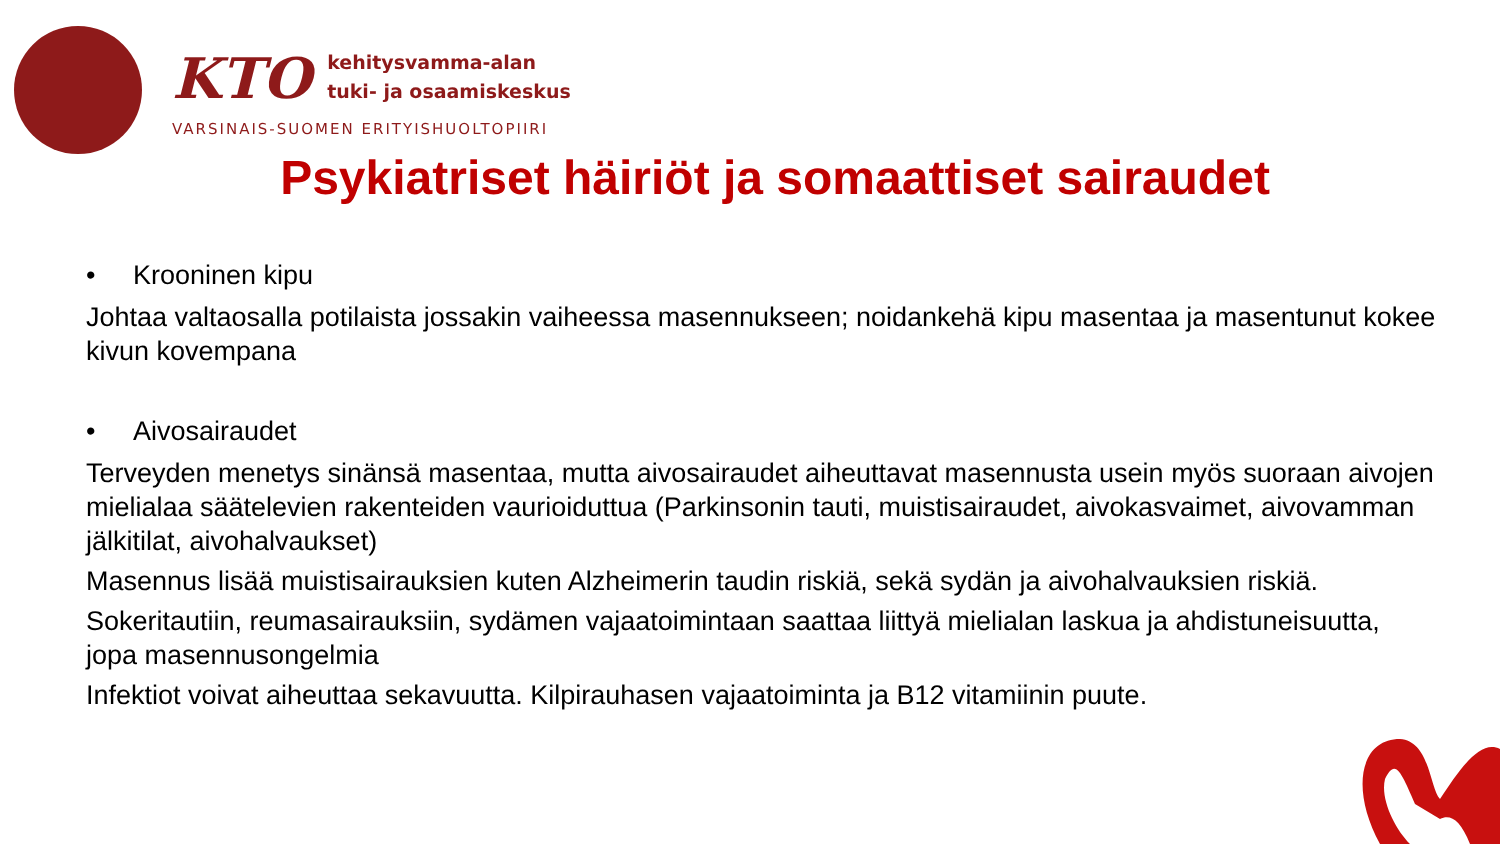KTO kehitysvamma-alan
tuki- ja osaamiskeskus
VARSINAIS-SUOMEN ERITYISHUOLTOPIIRI
Psykiatriset häiriöt ja somaattiset sairaudet
• Krooninen kipu
Johtaa valtaosalla potilaista jossakin vaiheessa masennukseen; noidankehä kipu masentaa ja masentunut kokee kivun kovempana
• Aivosairaudet
Terveyden menetys sinänsä masentaa, mutta aivosairaudet aiheuttavat masennusta usein myös suoraan aivojen mielialaa säätelevien rakenteiden vaurioiduttua (Parkinsonin tauti, muistisairaudet, aivokasvaimet, aivovamman jälkitilat, aivohalvaukset)
Masennus lisää muistisairauksien kuten Alzheimerin taudin riskiä, sekä sydän ja aivohalvauksien riskiä.
Sokeritautiin, reumasairauksiin, sydämen vajaatoimintaan saattaa liittyä mielialan laskua ja ahdistuneisuutta, jopa masennusongelmia
Infektiot voivat aiheuttaa sekavuutta. Kilpirauhasen vajaatoiminta ja B12 vitamiinin puute.